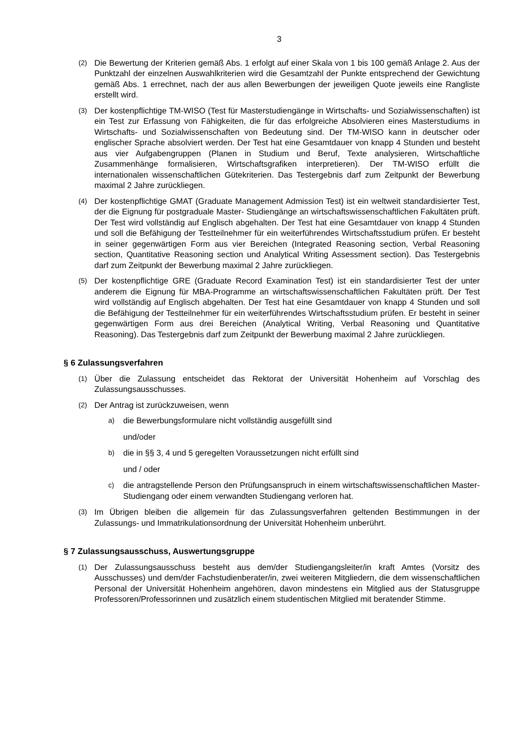3
(2) Die Bewertung der Kriterien gemäß Abs. 1 erfolgt auf einer Skala von 1 bis 100 gemäß Anlage 2. Aus der Punktzahl der einzelnen Auswahlkriterien wird die Gesamtzahl der Punkte entsprechend der Gewichtung gemäß Abs. 1 errechnet, nach der aus allen Bewerbungen der jeweiligen Quote jeweils eine Rangliste erstellt wird.
(3) Der kostenpflichtige TM-WISO (Test für Masterstudiengänge in Wirtschafts- und Sozialwissenschaften) ist ein Test zur Erfassung von Fähigkeiten, die für das erfolgreiche Absolvieren eines Masterstudiums in Wirtschafts- und Sozialwissenschaften von Bedeutung sind. Der TM-WISO kann in deutscher oder englischer Sprache absolviert werden. Der Test hat eine Gesamtdauer von knapp 4 Stunden und besteht aus vier Aufgabengruppen (Planen in Studium und Beruf, Texte analysieren, Wirtschaftliche Zusammenhänge formalisieren, Wirtschaftsgrafiken interpretieren). Der TM-WISO erfüllt die internationalen wissenschaftlichen Gütekriterien. Das Testergebnis darf zum Zeitpunkt der Bewerbung maximal 2 Jahre zurückliegen.
(4) Der kostenpflichtige GMAT (Graduate Management Admission Test) ist ein weltweit standardisierter Test, der die Eignung für postgraduale Master- Studiengänge an wirtschaftswissenschaftlichen Fakultäten prüft. Der Test wird vollständig auf Englisch abgehalten. Der Test hat eine Gesamtdauer von knapp 4 Stunden und soll die Befähigung der Testteilnehmer für ein weiterführendes Wirtschaftsstudium prüfen. Er besteht in seiner gegenwärtigen Form aus vier Bereichen (Integrated Reasoning section, Verbal Reasoning section, Quantitative Reasoning section und Analytical Writing Assessment section). Das Testergebnis darf zum Zeitpunkt der Bewerbung maximal 2 Jahre zurückliegen.
(5) Der kostenpflichtige GRE (Graduate Record Examination Test) ist ein standardisierter Test der unter anderem die Eignung für MBA-Programme an wirtschaftswissenschaftlichen Fakultäten prüft. Der Test wird vollständig auf Englisch abgehalten. Der Test hat eine Gesamtdauer von knapp 4 Stunden und soll die Befähigung der Testteilnehmer für ein weiterführendes Wirtschaftsstudium prüfen. Er besteht in seiner gegenwärtigen Form aus drei Bereichen (Analytical Writing, Verbal Reasoning und Quantitative Reasoning). Das Testergebnis darf zum Zeitpunkt der Bewerbung maximal 2 Jahre zurückliegen.
§ 6 Zulassungsverfahren
(1) Über die Zulassung entscheidet das Rektorat der Universität Hohenheim auf Vorschlag des Zulassungsausschusses.
(2) Der Antrag ist zurückzuweisen, wenn
a) die Bewerbungsformulare nicht vollständig ausgefüllt sind
und/oder
b) die in §§ 3, 4 und 5 geregelten Voraussetzungen nicht erfüllt sind
und / oder
c) die antragstellende Person den Prüfungsanspruch in einem wirtschaftswissenschaftlichen Master-Studiengang oder einem verwandten Studiengang verloren hat.
(3) Im Übrigen bleiben die allgemein für das Zulassungsverfahren geltenden Bestimmungen in der Zulassungs- und Immatrikulationsordnung der Universität Hohenheim unberührt.
§ 7 Zulassungsausschuss, Auswertungsgruppe
(1) Der Zulassungsausschuss besteht aus dem/der Studiengangsleiter/in kraft Amtes (Vorsitz des Ausschusses) und dem/der Fachstudienberater/in, zwei weiteren Mitgliedern, die dem wissenschaftlichen Personal der Universität Hohenheim angehören, davon mindestens ein Mitglied aus der Statusgruppe Professoren/Professorinnen und zusätzlich einem studentischen Mitglied mit beratender Stimme.